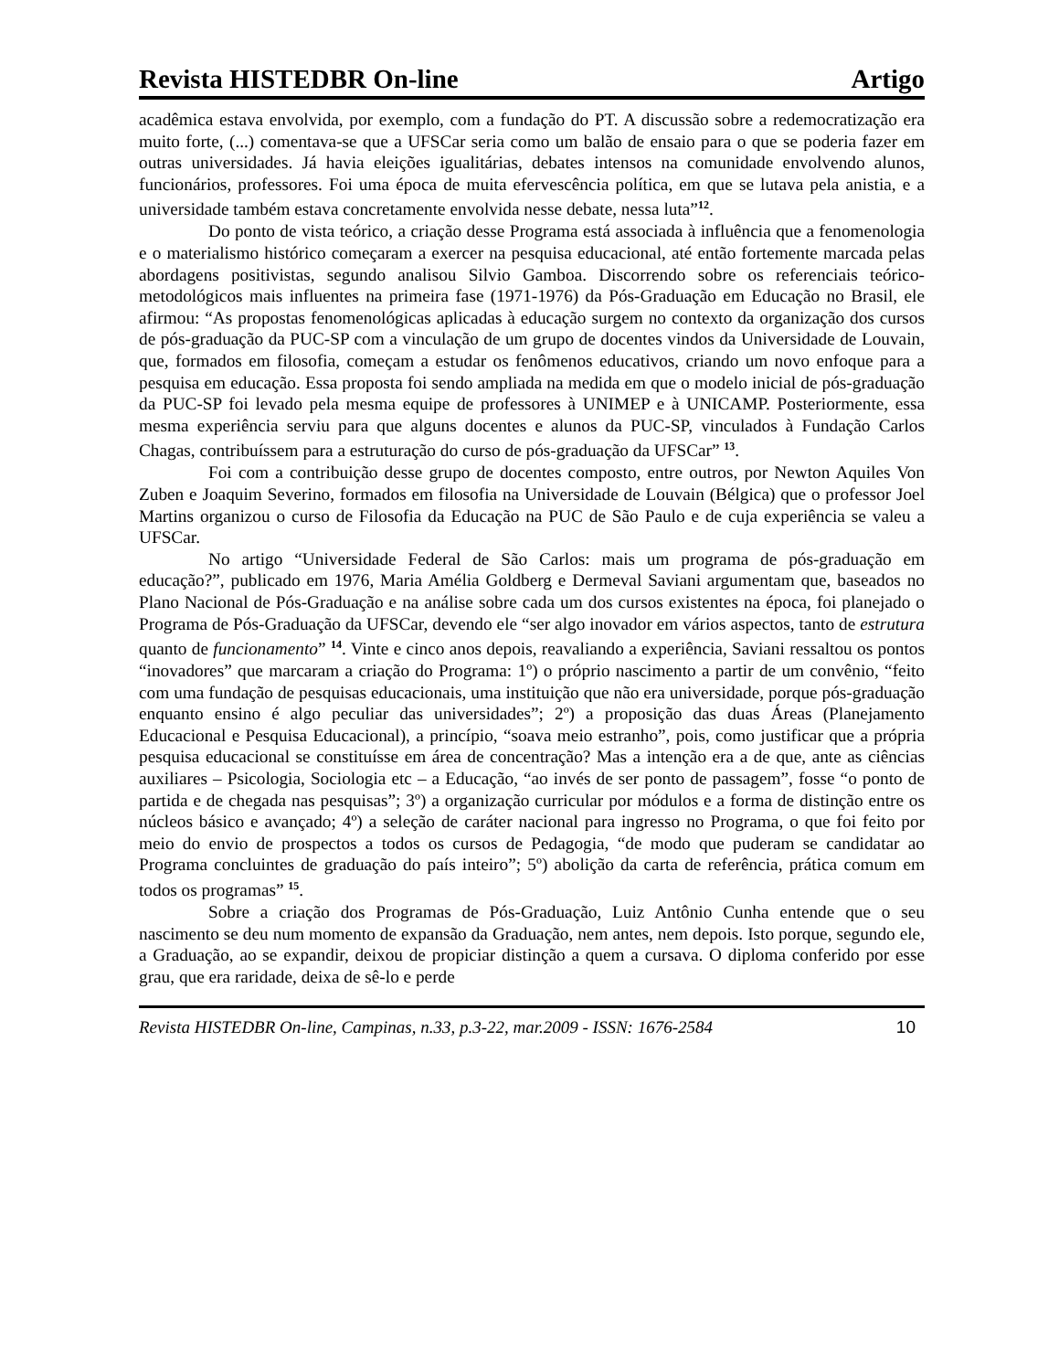Revista HISTEDBR On-line Artigo
acadêmica estava envolvida, por exemplo, com a fundação do PT. A discussão sobre a redemocratização era muito forte, (...) comentava-se que a UFSCar seria como um balão de ensaio para o que se poderia fazer em outras universidades. Já havia eleições igualitárias, debates intensos na comunidade envolvendo alunos, funcionários, professores. Foi uma época de muita efervescência política, em que se lutava pela anistia, e a universidade também estava concretamente envolvida nesse debate, nessa luta”<sup>12</sup>.
Do ponto de vista teórico, a criação desse Programa está associada à influência que a fenomenologia e o materialismo histórico começaram a exercer na pesquisa educacional, até então fortemente marcada pelas abordagens positivistas, segundo analisou Silvio Gamboa. Discorrendo sobre os referenciais teórico-metodológicos mais influentes na primeira fase (1971-1976) da Pós-Graduação em Educação no Brasil, ele afirmou: “As propostas fenomenológicas aplicadas à educação surgem no contexto da organização dos cursos de pós-graduação da PUC-SP com a vinculação de um grupo de docentes vindos da Universidade de Louvain, que, formados em filosofia, começam a estudar os fenômenos educativos, criando um novo enfoque para a pesquisa em educação. Essa proposta foi sendo ampliada na medida em que o modelo inicial de pós-graduação da PUC-SP foi levado pela mesma equipe de professores à UNIMEP e à UNICAMP. Posteriormente, essa mesma experiência serviu para que alguns docentes e alunos da PUC-SP, vinculados à Fundação Carlos Chagas, contribuíssem para a estruturação do curso de pós-graduação da UFSCar” <sup>13</sup>.
Foi com a contribuição desse grupo de docentes composto, entre outros, por Newton Aquiles Von Zuben e Joaquim Severino, formados em filosofia na Universidade de Louvain (Bélgica) que o professor Joel Martins organizou o curso de Filosofia da Educação na PUC de São Paulo e de cuja experiência se valeu a UFSCar.
No artigo “Universidade Federal de São Carlos: mais um programa de pós-graduação em educação?”, publicado em 1976, Maria Amélia Goldberg e Dermeval Saviani argumentam que, baseados no Plano Nacional de Pós-Graduação e na análise sobre cada um dos cursos existentes na época, foi planejado o Programa de Pós-Graduação da UFSCar, devendo ele “ser algo inovador em vários aspectos, tanto de estrutura quanto de funcionamento” <sup>14</sup>. Vinte e cinco anos depois, reavaliando a experiência, Saviani ressaltou os pontos “inovadores” que marcaram a criação do Programa: 1º) o próprio nascimento a partir de um convênio, “feito com uma fundação de pesquisas educacionais, uma instituição que não era universidade, porque pós-graduação enquanto ensino é algo peculiar das universidades”; 2º) a proposição das duas Áreas (Planejamento Educacional e Pesquisa Educacional), a princípio, “soava meio estranho”, pois, como justificar que a própria pesquisa educacional se constituísse em área de concentração? Mas a intenção era a de que, ante as ciências auxiliares – Psicologia, Sociologia etc – a Educação, “ao invés de ser ponto de passagem”, fosse “o ponto de partida e de chegada nas pesquisas”; 3º) a organização curricular por módulos e a forma de distinção entre os núcleos básico e avançado; 4º) a seleção de caráter nacional para ingresso no Programa, o que foi feito por meio do envio de prospectos a todos os cursos de Pedagogia, “de modo que puderam se candidatar ao Programa concluintes de graduação do país inteiro”; 5º) abolição da carta de referência, prática comum em todos os programas” <sup>15</sup>.
Sobre a criação dos Programas de Pós-Graduação, Luiz Antônio Cunha entende que o seu nascimento se deu num momento de expansão da Graduação, nem antes, nem depois. Isto porque, segundo ele, a Graduação, ao se expandir, deixou de propiciar distinção a quem a cursava. O diploma conferido por esse grau, que era raridade, deixa de sê-lo e perde
Revista HISTEDBR On-line, Campinas, n.33, p.3-22, mar.2009 - ISSN: 1676-2584 10